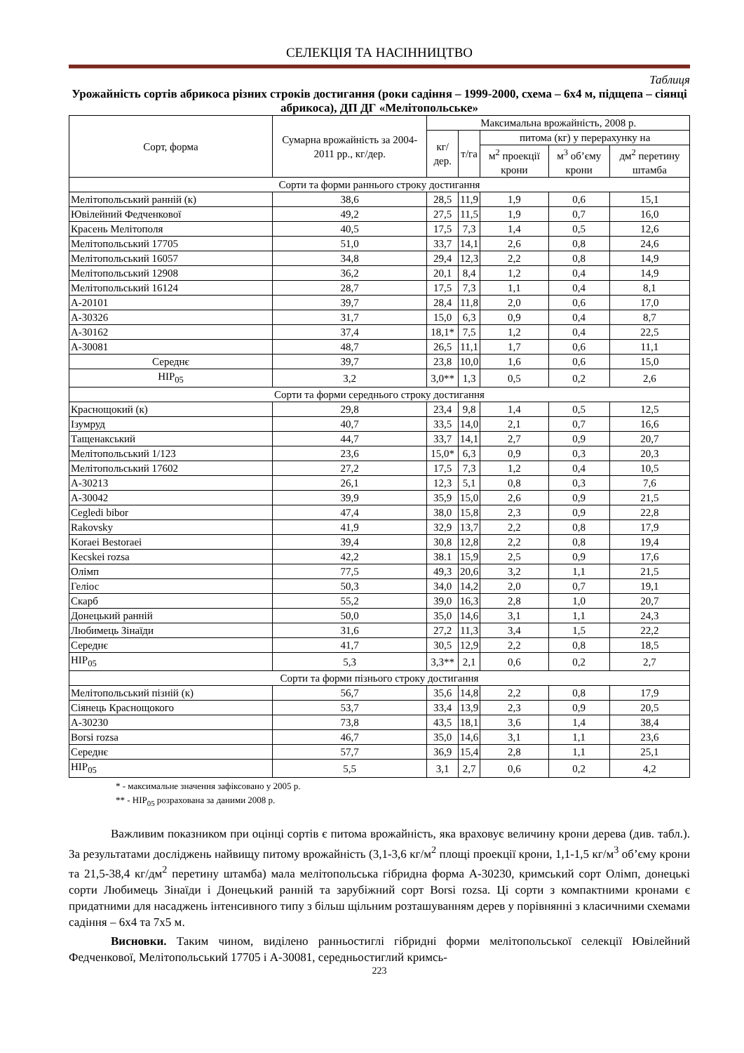СЕЛЕКЦІЯ ТА НАСІННИЦТВО
Таблиця
Урожайність сортів абрикоса різних строків достигання (роки садіння – 1999-2000, схема – 6х4 м, підщепа – сіянці абрикоса), ДП ДГ «Мелітопольське»
| Сорт, форма | Сумарна врожайність за 2004-2011 рр., кг/дер. | Максимальна врожайність, 2008 р. | | | | |
| --- | --- | --- | --- | --- | --- | --- |
| | | кг/дер. | т/га | питома (кг) у перерахунку на | | |
| | | | | м<sup>2</sup> проекції крони | м<sup>3</sup> об’єму крони | дм<sup>2</sup> перетину штамба |
| Сорти та форми раннього строку достигання | | | | | | |
| Мелітопольський ранній (к) | 38,6 | 28,5 | 11,9 | 1,9 | 0,6 | 15,1 |
| Ювілейний Федченкової | 49,2 | 27,5 | 11,5 | 1,9 | 0,7 | 16,0 |
| Красень Мелітополя | 40,5 | 17,5 | 7,3 | 1,4 | 0,5 | 12,6 |
| Мелітопольський 17705 | 51,0 | 33,7 | 14,1 | 2,6 | 0,8 | 24,6 |
| Мелітопольський 16057 | 34,8 | 29,4 | 12,3 | 2,2 | 0,8 | 14,9 |
| Мелітопольський 12908 | 36,2 | 20,1 | 8,4 | 1,2 | 0,4 | 14,9 |
| Мелітопольський 16124 | 28,7 | 17,5 | 7,3 | 1,1 | 0,4 | 8,1 |
| А-20101 | 39,7 | 28,4 | 11,8 | 2,0 | 0,6 | 17,0 |
| А-30326 | 31,7 | 15,0 | 6,3 | 0,9 | 0,4 | 8,7 |
| А-30162 | 37,4 | 18,1* | 7,5 | 1,2 | 0,4 | 22,5 |
| А-30081 | 48,7 | 26,5 | 11,1 | 1,7 | 0,6 | 11,1 |
| Середнє | 39,7 | 23,8 | 10,0 | 1,6 | 0,6 | 15,0 |
| НІР<sub>05</sub> | 3,2 | 3,0** | 1,3 | 0,5 | 0,2 | 2,6 |
| Сорти та форми середнього строку достигання | | | | | | |
| Краснощокий (к) | 29,8 | 23,4 | 9,8 | 1,4 | 0,5 | 12,5 |
| Ізумруд | 40,7 | 33,5 | 14,0 | 2,1 | 0,7 | 16,6 |
| Тащенакський | 44,7 | 33,7 | 14,1 | 2,7 | 0,9 | 20,7 |
| Мелітопольський 1/123 | 23,6 | 15,0* | 6,3 | 0,9 | 0,3 | 20,3 |
| Мелітопольський 17602 | 27,2 | 17,5 | 7,3 | 1,2 | 0,4 | 10,5 |
| А-30213 | 26,1 | 12,3 | 5,1 | 0,8 | 0,3 | 7,6 |
| А-30042 | 39,9 | 35,9 | 15,0 | 2,6 | 0,9 | 21,5 |
| Cegledi bibor | 47,4 | 38,0 | 15,8 | 2,3 | 0,9 | 22,8 |
| Rakovsky | 41,9 | 32,9 | 13,7 | 2,2 | 0,8 | 17,9 |
| Koraei Bestoraei | 39,4 | 30,8 | 12,8 | 2,2 | 0,8 | 19,4 |
| Kecskei rozsa | 42,2 | 38.1 | 15,9 | 2,5 | 0,9 | 17,6 |
| Олімп | 77,5 | 49,3 | 20,6 | 3,2 | 1,1 | 21,5 |
| Геліос | 50,3 | 34,0 | 14,2 | 2,0 | 0,7 | 19,1 |
| Скарб | 55,2 | 39,0 | 16,3 | 2,8 | 1,0 | 20,7 |
| Донецький ранній | 50,0 | 35,0 | 14,6 | 3,1 | 1,1 | 24,3 |
| Любимець Зінаїди | 31,6 | 27,2 | 11,3 | 3,4 | 1,5 | 22,2 |
| Середнє | 41,7 | 30,5 | 12,9 | 2,2 | 0,8 | 18,5 |
| НІР<sub>05</sub> | 5,3 | 3,3** | 2,1 | 0,6 | 0,2 | 2,7 |
| Сорти та форми пізнього строку достигання | | | | | | |
| Мелітопольський пізній (к) | 56,7 | 35,6 | 14,8 | 2,2 | 0,8 | 17,9 |
| Сіянець Краснощокого | 53,7 | 33,4 | 13,9 | 2,3 | 0,9 | 20,5 |
| А-30230 | 73,8 | 43,5 | 18,1 | 3,6 | 1,4 | 38,4 |
| Borsi rozsa | 46,7 | 35,0 | 14,6 | 3,1 | 1,1 | 23,6 |
| Середнє | 57,7 | 36,9 | 15,4 | 2,8 | 1,1 | 25,1 |
| НІР<sub>05</sub> | 5,5 | 3,1 | 2,7 | 0,6 | 0,2 | 4,2 |
* - максимальне значення зафіксовано у 2005 р.
** - НІР<sub>05</sub> розрахована за даними 2008 р.
Важливим показником при оцінці сортів є питома врожайність, яка враховує величину крони дерева (див. табл.). За результатами досліджень найвищу питому врожайність (3,1-3,6 кг/м<sup>2</sup> площі проекції крони, 1,1-1,5 кг/м<sup>3</sup> об’єму крони та 21,5-38,4 кг/дм<sup>2</sup> перетину штамба) мала мелітопольська гібридна форма А-30230, кримський сорт Олімп, донецькі сорти Любимець Зінаїди і Донецький ранній та зарубіжний сорт Borsi rozsa. Ці сорти з компактними кронами є придатними для насаджень інтенсивного типу з більш щільним розташуванням дерев у порівнянні з класичними схемами садіння – 6х4 та 7х5 м.
Висновки. Таким чином, виділено ранньостиглі гібридні форми мелітопольської селекції Ювілейний Федченкової, Мелітопольський 17705 і А-30081, середньостиглий кримсь-
223